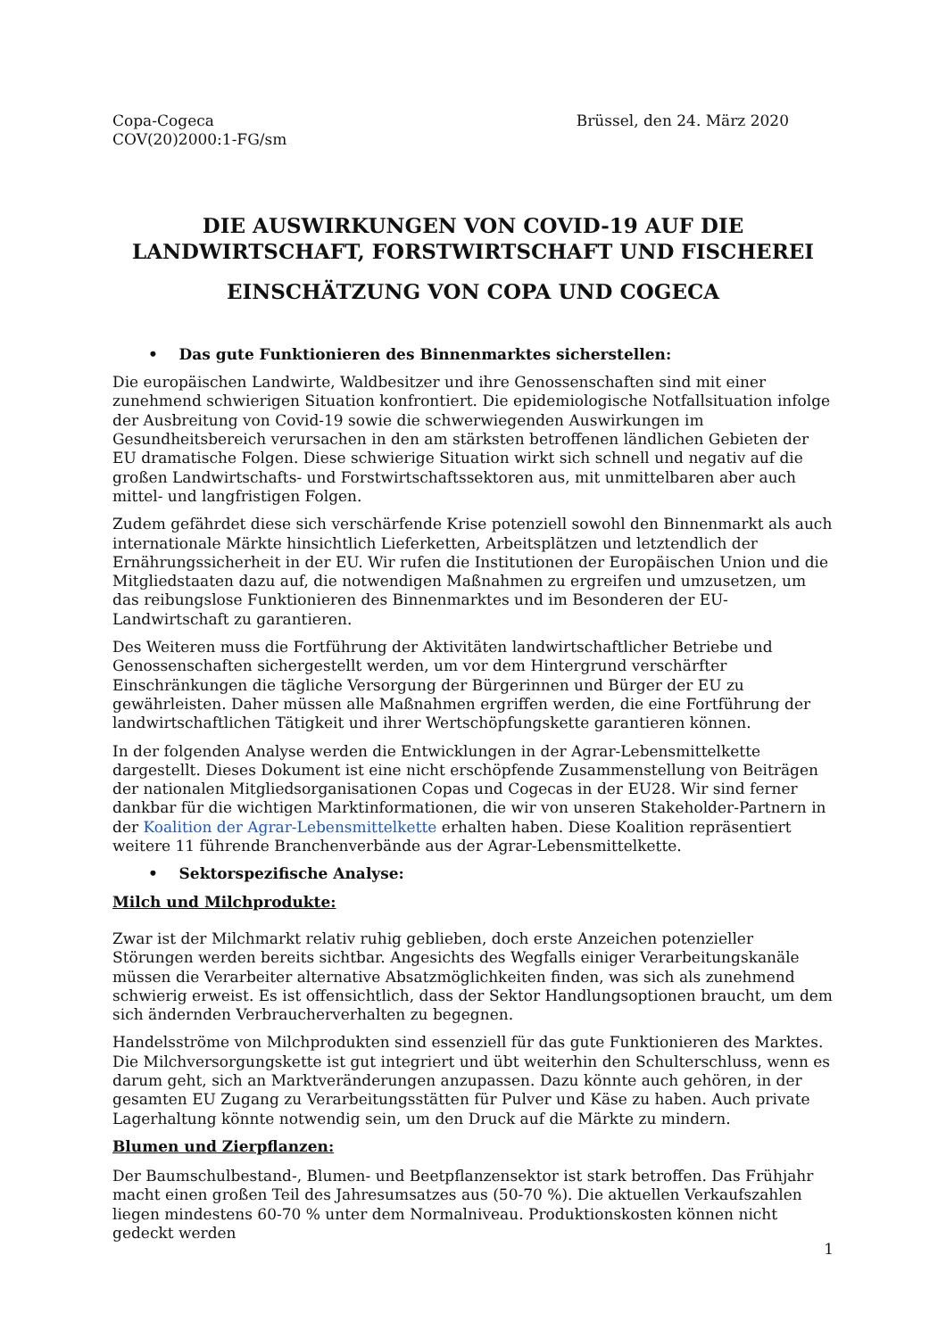Copa-Cogeca
COV(20)2000:1-FG/sm
Brüssel, den 24. März 2020
DIE AUSWIRKUNGEN VON COVID-19 AUF DIE LANDWIRTSCHAFT, FORSTWIRTSCHAFT UND FISCHEREI
EINSCHÄTZUNG VON COPA UND COGECA
• Das gute Funktionieren des Binnenmarktes sicherstellen:
Die europäischen Landwirte, Waldbesitzer und ihre Genossenschaften sind mit einer zunehmend schwierigen Situation konfrontiert. Die epidemiologische Notfallsituation infolge der Ausbreitung von Covid-19 sowie die schwerwiegenden Auswirkungen im Gesundheitsbereich verursachen in den am stärksten betroffenen ländlichen Gebieten der EU dramatische Folgen. Diese schwierige Situation wirkt sich schnell und negativ auf die großen Landwirtschafts- und Forstwirtschaftssektoren aus, mit unmittelbaren aber auch mittel- und langfristigen Folgen.
Zudem gefährdet diese sich verschärfende Krise potenziell sowohl den Binnenmarkt als auch internationale Märkte hinsichtlich Lieferketten, Arbeitsplätzen und letztendlich der Ernährungssicherheit in der EU. Wir rufen die Institutionen der Europäischen Union und die Mitgliedstaaten dazu auf, die notwendigen Maßnahmen zu ergreifen und umzusetzen, um das reibungslose Funktionieren des Binnenmarktes und im Besonderen der EU-Landwirtschaft zu garantieren.
Des Weiteren muss die Fortführung der Aktivitäten landwirtschaftlicher Betriebe und Genossenschaften sichergestellt werden, um vor dem Hintergrund verschärfter Einschränkungen die tägliche Versorgung der Bürgerinnen und Bürger der EU zu gewährleisten. Daher müssen alle Maßnahmen ergriffen werden, die eine Fortführung der landwirtschaftlichen Tätigkeit und ihrer Wertschöpfungskette garantieren können.
In der folgenden Analyse werden die Entwicklungen in der Agrar-Lebensmittelkette dargestellt. Dieses Dokument ist eine nicht erschöpfende Zusammenstellung von Beiträgen der nationalen Mitgliedsorganisationen Copas und Cogecas in der EU28. Wir sind ferner dankbar für die wichtigen Marktinformationen, die wir von unseren Stakeholder-Partnern in der Koalition der Agrar-Lebensmittelkette erhalten haben. Diese Koalition repräsentiert weitere 11 führende Branchenverbände aus der Agrar-Lebensmittelkette.
• Sektorspezifische Analyse:
Milch und Milchprodukte:
Zwar ist der Milchmarkt relativ ruhig geblieben, doch erste Anzeichen potenzieller Störungen werden bereits sichtbar. Angesichts des Wegfalls einiger Verarbeitungskanäle müssen die Verarbeiter alternative Absatzmöglichkeiten finden, was sich als zunehmend schwierig erweist. Es ist offensichtlich, dass der Sektor Handlungsoptionen braucht, um dem sich ändernden Verbraucherverhalten zu begegnen.
Handelsströme von Milchprodukten sind essenziell für das gute Funktionieren des Marktes. Die Milchversorgungskette ist gut integriert und übt weiterhin den Schulterschluss, wenn es darum geht, sich an Marktveränderungen anzupassen. Dazu könnte auch gehören, in der gesamten EU Zugang zu Verarbeitungsstätten für Pulver und Käse zu haben. Auch private Lagerhaltung könnte notwendig sein, um den Druck auf die Märkte zu mindern.
Blumen und Zierpflanzen:
Der Baumschulbestand-, Blumen- und Beetpflanzensektor ist stark betroffen. Das Frühjahr macht einen großen Teil des Jahresumsatzes aus (50-70 %). Die aktuellen Verkaufszahlen liegen mindestens 60-70 % unter dem Normalniveau. Produktionskosten können nicht gedeckt werden
1